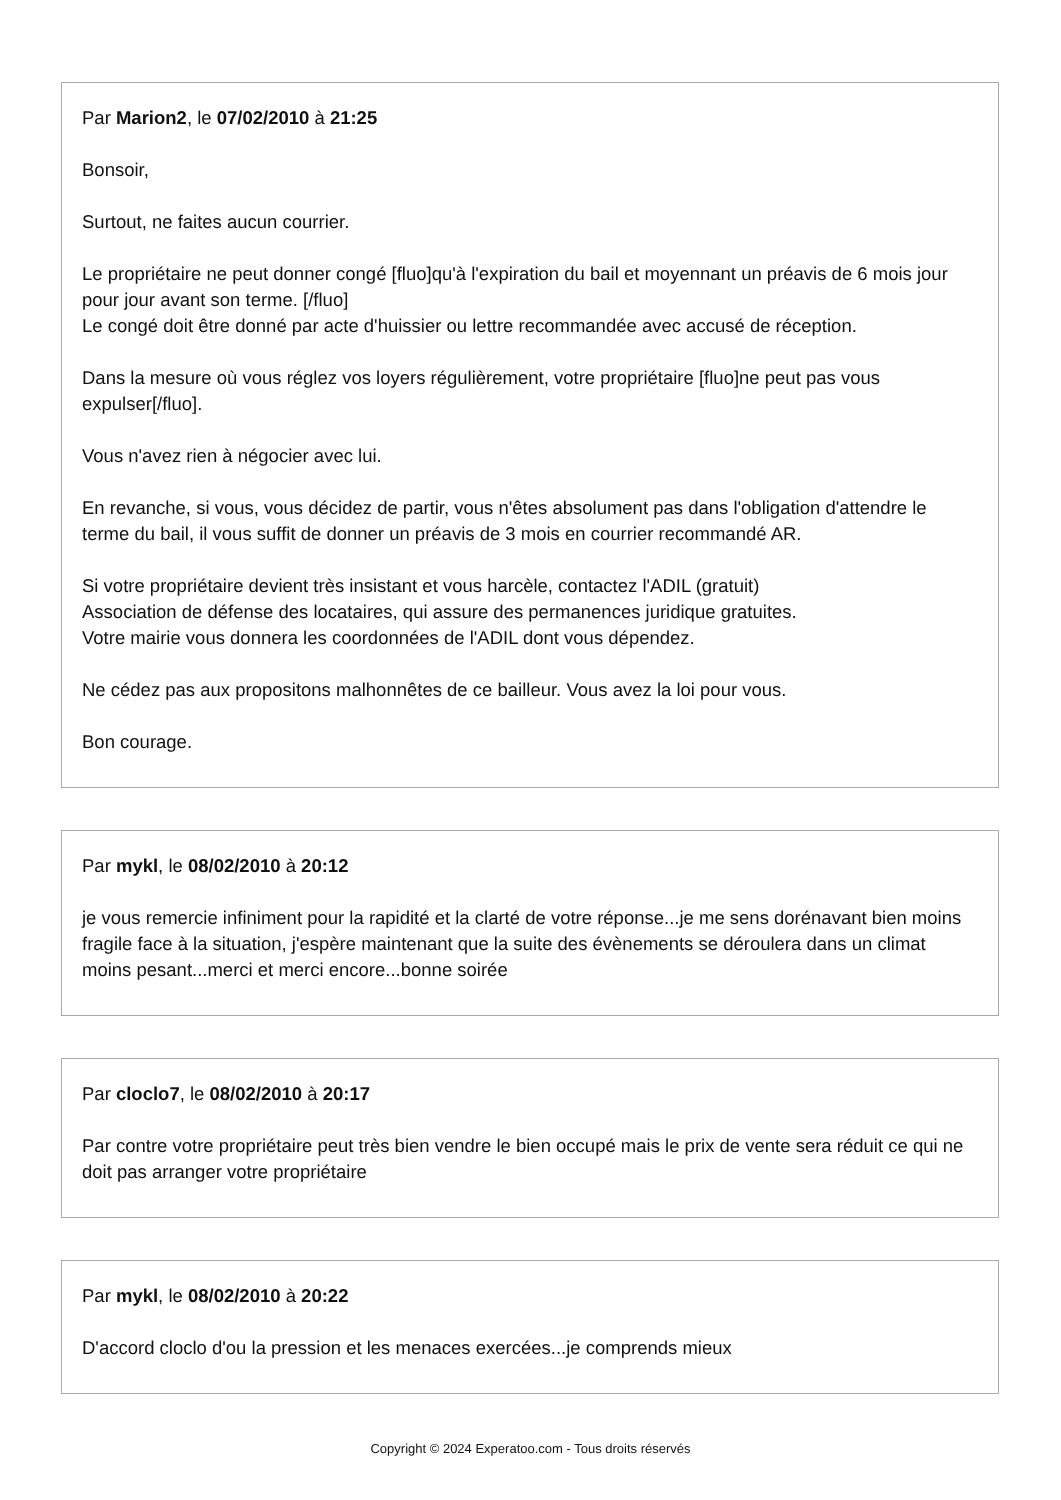Par Marion2, le 07/02/2010 à 21:25
Bonsoir,
Surtout, ne faites aucun courrier.
Le propriétaire ne peut donner congé [fluo]qu'à l'expiration du bail et moyennant un préavis de 6 mois jour pour jour avant son terme. [/fluo]
Le congé doit être donné par acte d'huissier ou lettre recommandée avec accusé de réception.
Dans la mesure où vous réglez vos loyers régulièrement, votre propriétaire [fluo]ne peut pas vous expulser[/fluo].
Vous n'avez rien à négocier avec lui.
En revanche, si vous, vous décidez de partir, vous n'êtes absolument pas dans l'obligation d'attendre le terme du bail, il vous suffit de donner un préavis de 3 mois en courrier recommandé AR.
Si votre propriétaire devient très insistant et vous harcèle, contactez l'ADIL (gratuit)
Association de défense des locataires, qui assure des permanences juridique gratuites.
Votre mairie vous donnera les coordonnées de l'ADIL dont vous dépendez.
Ne cédez pas aux propositons malhonnêtes de ce bailleur. Vous avez la loi pour vous.
Bon courage.
Par mykl, le 08/02/2010 à 20:12
je vous remercie infiniment pour la rapidité et la clarté de votre réponse...je me sens dorénavant bien moins fragile face à la situation, j'espère maintenant que la suite des évènements se déroulera dans un climat moins pesant...merci et merci encore...bonne soirée
Par cloclo7, le 08/02/2010 à 20:17
Par contre votre propriétaire peut très bien vendre le bien occupé mais le prix de vente sera réduit ce qui ne doit pas arranger votre propriétaire
Par mykl, le 08/02/2010 à 20:22
D'accord cloclo d'ou la pression et les menaces exercées...je comprends mieux
Copyright © 2024 Experatoo.com - Tous droits réservés